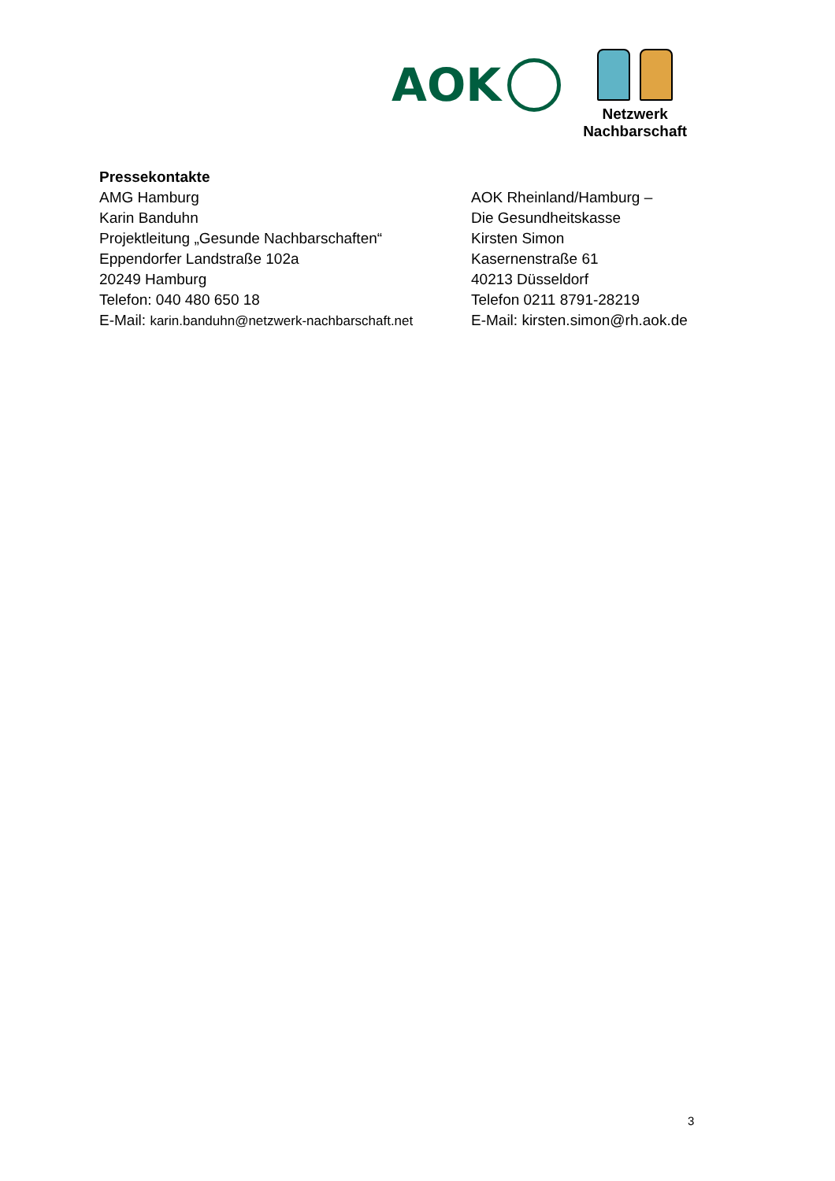AOK
Netzwerk
Nachbarschaft
Pressekontakte
AMG Hamburg
Karin Banduhn
Projektleitung „Gesunde Nachbarschaften“
Eppendorfer Landstraße 102a
20249 Hamburg
Telefon: 040 480 650 18
E-Mail: karin.banduhn@netzwerk-nachbarschaft.net
AOK Rheinland/Hamburg –
Die Gesundheitskasse
Kirsten Simon
Kasernenstraße 61
40213 Düsseldorf
Telefon 0211 8791-28219
E-Mail: kirsten.simon@rh.aok.de
3